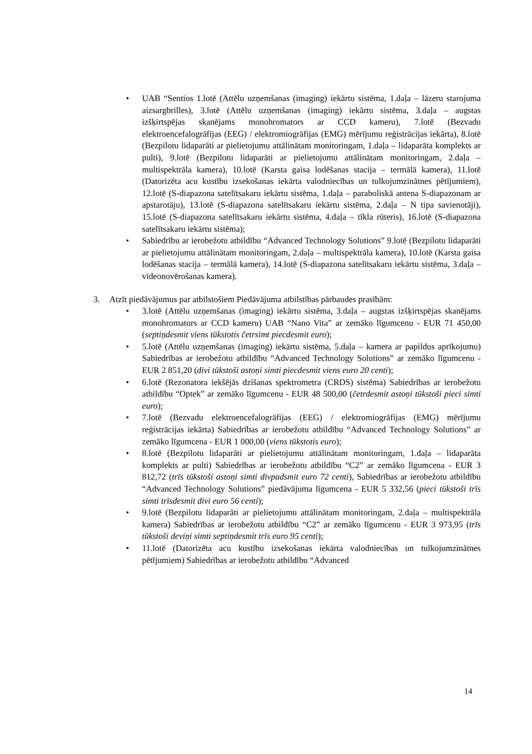• UAB “Sentios 1.lotē (Attēlu uzņemšanas (imaging) iekārtu sistēma, 1.daļa – lāzeru starojuma aizsargbrilles), 3.lotē (Attēlu uzņemšanas (imaging) iekārtu sistēma, 3.daļa – augstas izšķirtspējas skanējams monohromators ar CCD kameru), 7.lotē (Bezvadu elektroencefalogrāfijas (EEG) / elektromiogrāfijas (EMG) mērījumu reģistrācijas iekārta), 8.lotē (Bezpilotu lidaparāti ar pielietojumu attālinātam monitoringam, 1.daļa – lidaparāta komplekts ar pulti), 9.lotē (Bezpilotu lidaparāti ar pielietojumu attālinātam monitoringam, 2.daļa – multispektrāla kamera), 10.lotē (Karsta gaisa lodēšanas stacija – termālā kamera), 11.lotē (Datorizēta acu kustību izsekošanas iekārta valodniecības un tulkojumzinātnes pētījumiem), 12.lotē (S-diapazona satelītsakaru iekārtu sistēma, 1.daļa – paraboliskā antena S-diapazonam ar apstarotāju), 13.lotē (S-diapazona satelītsakaru iekārtu sistēma, 2.daļa – N tipa savienotāji), 15.lotē (S-diapazona satelītsakaru iekārtu sistēma, 4.daļa – tīkla rūteris), 16.lotē (S-diapazona satelītsakaru iekārtu sistēma);
• Sabiedrību ar ierobežotu atbildību “Advanced Technology Solutions” 9.lotē (Bezpilotu lidaparāti ar pielietojumu attālinātam monitoringam, 2.daļa – multispektrāla kamera), 10.lotē (Karsta gaisa lodēšanas stacija – termālā kamera), 14.lotē (S-diapazona satelītsakaru iekārtu sistēma, 3.daļa – videonovērošanas kamera).
3. Atzīt piedāvājumus par atbilstošiem Piedāvājuma atbilstības pārbaudes prasībām:
• 3.lotē (Attēlu uzņemšanas (imaging) iekārtu sistēma, 3.daļa – augstas izšķirtspējas skanējams monohromators ar CCD kameru) UAB “Nano Vita” ar zemāko līgumcenu - EUR 71 450,00 (septiņdesmit viens tūkstotis četrsimt piecdesmit euro);
• 5.lotē (Attēlu uzņemšanas (imaging) iekārtu sistēma, 5.daļa – kamera ar papildus aprīkojumu) Sabiedrības ar ierobežotu atbildību “Advanced Technology Solutions” ar zemāko līgumcenu - EUR 2 851,20 (divi tūkstoši astoņi simti piecdesmit viens euro 20 centi);
• 6.lotē (Rezonatora iekšējās dzišanas spektrometra (CRDS) sistēma) Sabiedrības ar ierobežotu atbildību “Optek” ar zemāko līgumcenu - EUR 48 500,00 (četrdesmit astoņi tūkstoši pieci simti euro);
• 7.lotē (Bezvadu elektroencefalogrāfijas (EEG) / elektromiogrāfijas (EMG) mērījumu reģistrācijas iekārta) Sabiedrības ar ierobežotu atbildību “Advanced Technology Solutions” ar zemāko līgumcena - EUR 1 000,00 (viens tūkstotis euro);
• 8.lotē (Bezpilotu lidaparāti ar pielietojumu attālinātam monitoringam, 1.daļa – lidaparāta komplekts ar pulti) Sabiedrības ar ierobežotu atbildību “C2” ar zemāko līgumcena - EUR 3 812,72 (trīs tūkstoši astoņi simti divpadsmit euro 72 centi), Sabiedrības ar ierobežotu atbildību “Advanced Technology Solutions” piedāvājuma līgumcena - EUR 5 332,56 (pieci tūkstoši trīs simti trīsdesmit divi euro 56 centi);
• 9.lotē (Bezpilotu lidaparāti ar pielietojumu attālinātam monitoringam, 2.daļa – multispektrāla kamera) Sabiedrības ar ierobežotu atbildību “C2” ar zemāko līgumcenu - EUR 3 973,95 (trīs tūkstoši deviņi simti septiņdesmit trīs euro 95 centi);
• 11.lotē (Datorizēta acu kustību izsekošanas iekārta valodniecības un tulkojumzinātnes pētījumiem) Sabiedrības ar ierobežotu atbildību “Advanced
14